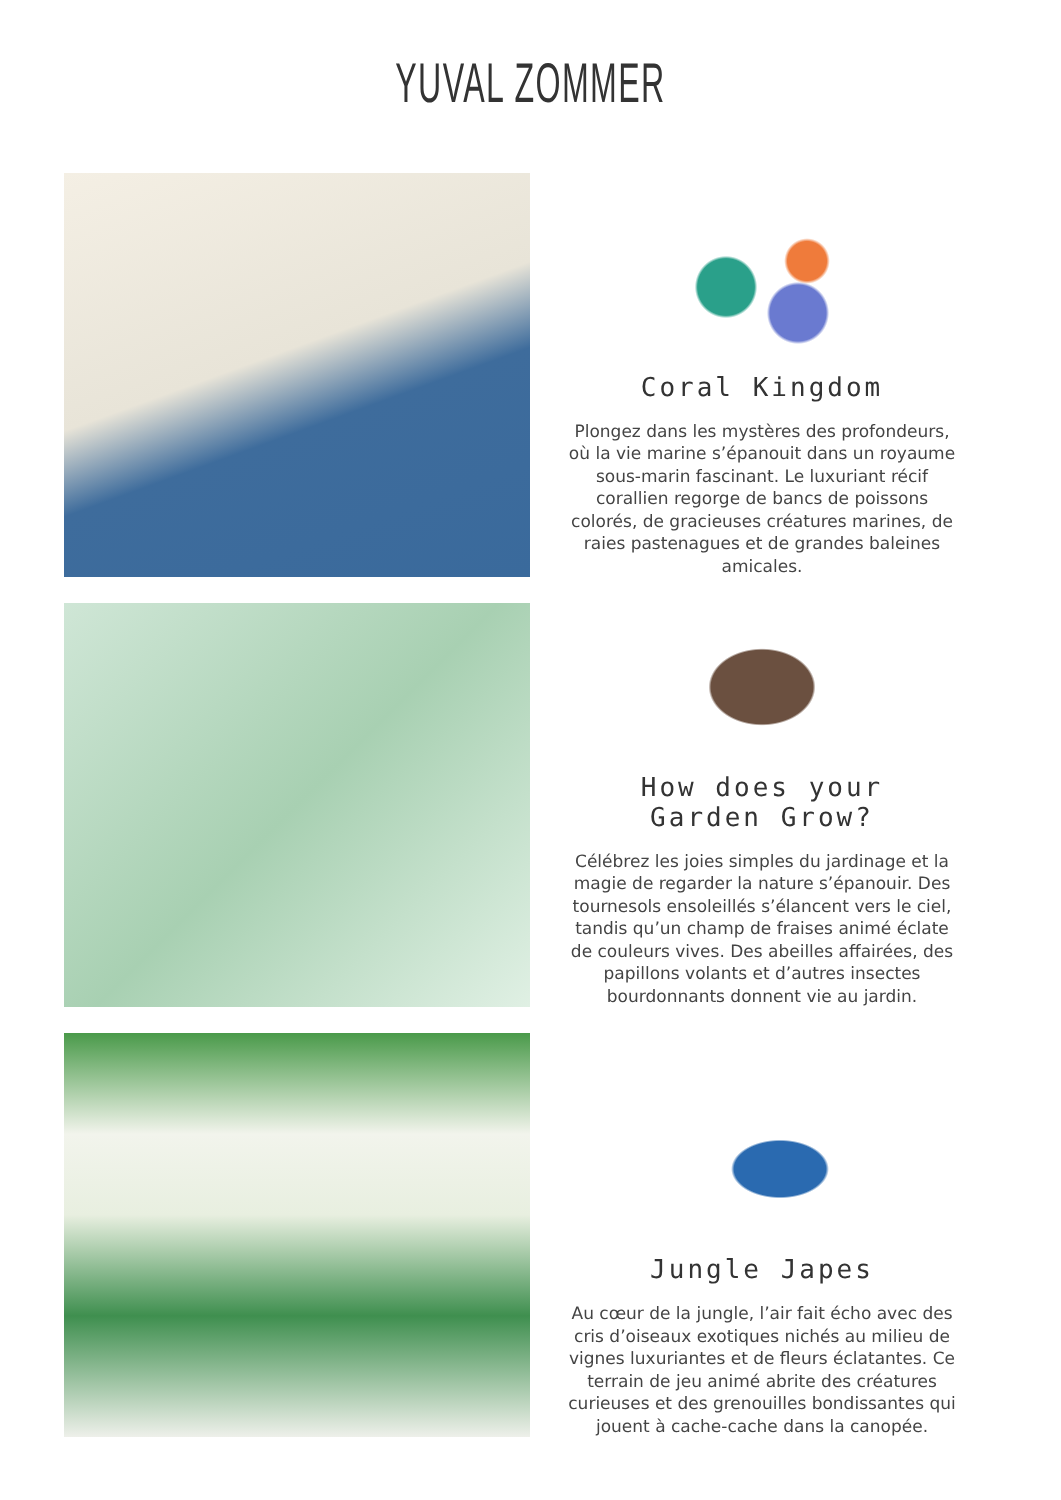YUVAL ZOMMER
Coral Kingdom
Plongez dans les mystères des profondeurs, où la vie marine s’épanouit dans un royaume sous-marin fascinant. Le luxuriant récif corallien regorge de bancs de poissons colorés, de gracieuses créatures marines, de raies pastenagues et de grandes baleines amicales.
How does your
Garden Grow?
Célébrez les joies simples du jardinage et la magie de regarder la nature s’épanouir. Des tournesols ensoleillés s’élancent vers le ciel, tandis qu’un champ de fraises animé éclate de couleurs vives. Des abeilles affairées, des papillons volants et d’autres insectes bourdonnants donnent vie au jardin.
Jungle Japes
Au cœur de la jungle, l’air fait écho avec des cris d’oiseaux exotiques nichés au milieu de vignes luxuriantes et de fleurs éclatantes. Ce terrain de jeu animé abrite des créatures curieuses et des grenouilles bondissantes qui jouent à cache-cache dans la canopée.